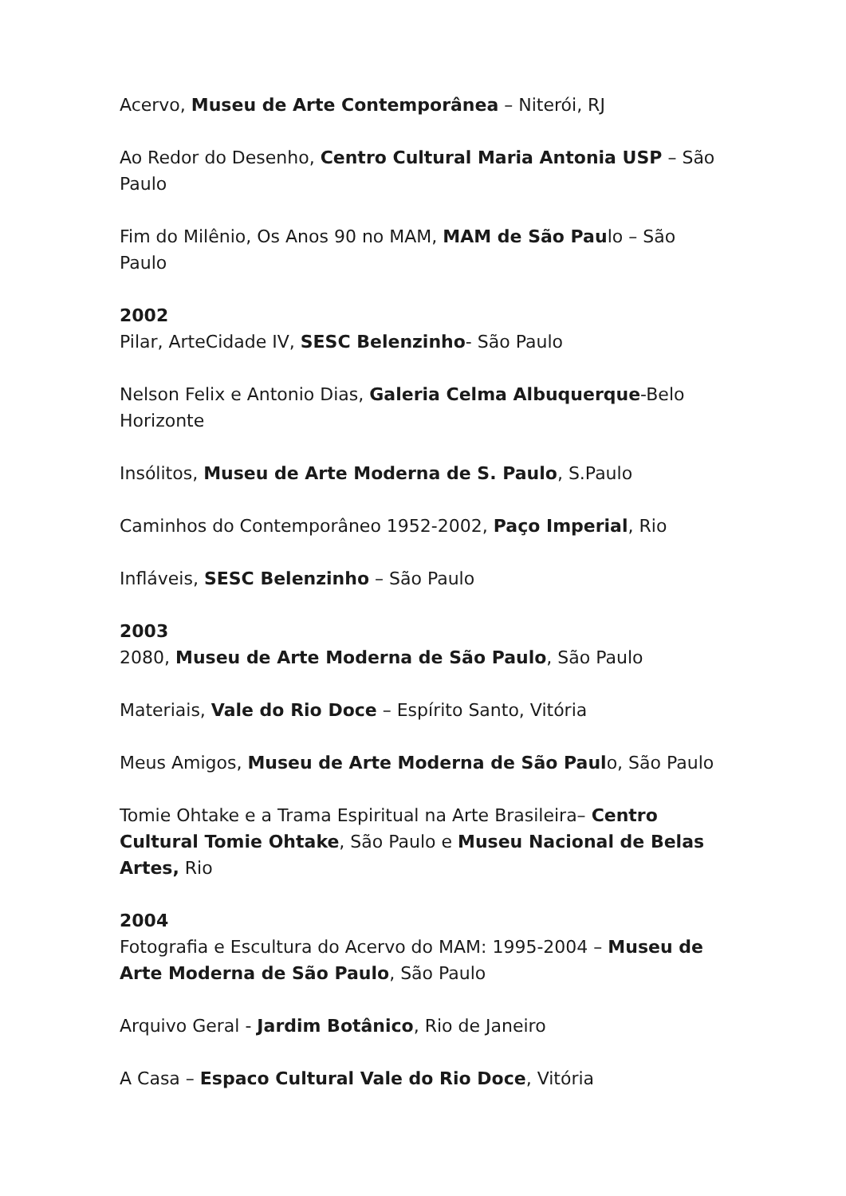Acervo, Museu de Arte Contemporânea – Niterói, RJ
Ao Redor do Desenho, Centro Cultural Maria Antonia USP – São Paulo
Fim do Milênio, Os Anos 90 no MAM, MAM de São Paulo – São Paulo
2002
Pilar, ArteCidade IV, SESC Belenzinho- São Paulo
Nelson Felix e Antonio Dias, Galeria Celma Albuquerque-Belo Horizonte
Insólitos, Museu de Arte Moderna de S. Paulo, S.Paulo
Caminhos do Contemporâneo 1952-2002, Paço Imperial, Rio
Infláveis, SESC Belenzinho – São Paulo
2003
2080, Museu de Arte Moderna de São Paulo, São Paulo
Materiais, Vale do Rio Doce – Espírito Santo, Vitória
Meus Amigos, Museu de Arte Moderna de São Paulo, São Paulo
Tomie Ohtake e a Trama Espiritual na Arte Brasileira– Centro Cultural Tomie Ohtake, São Paulo e Museu Nacional de Belas Artes, Rio
2004
Fotografia e Escultura do Acervo do MAM: 1995-2004 – Museu de Arte Moderna de São Paulo, São Paulo
Arquivo Geral - Jardim Botânico, Rio de Janeiro
A Casa – Espaco Cultural Vale do Rio Doce, Vitória